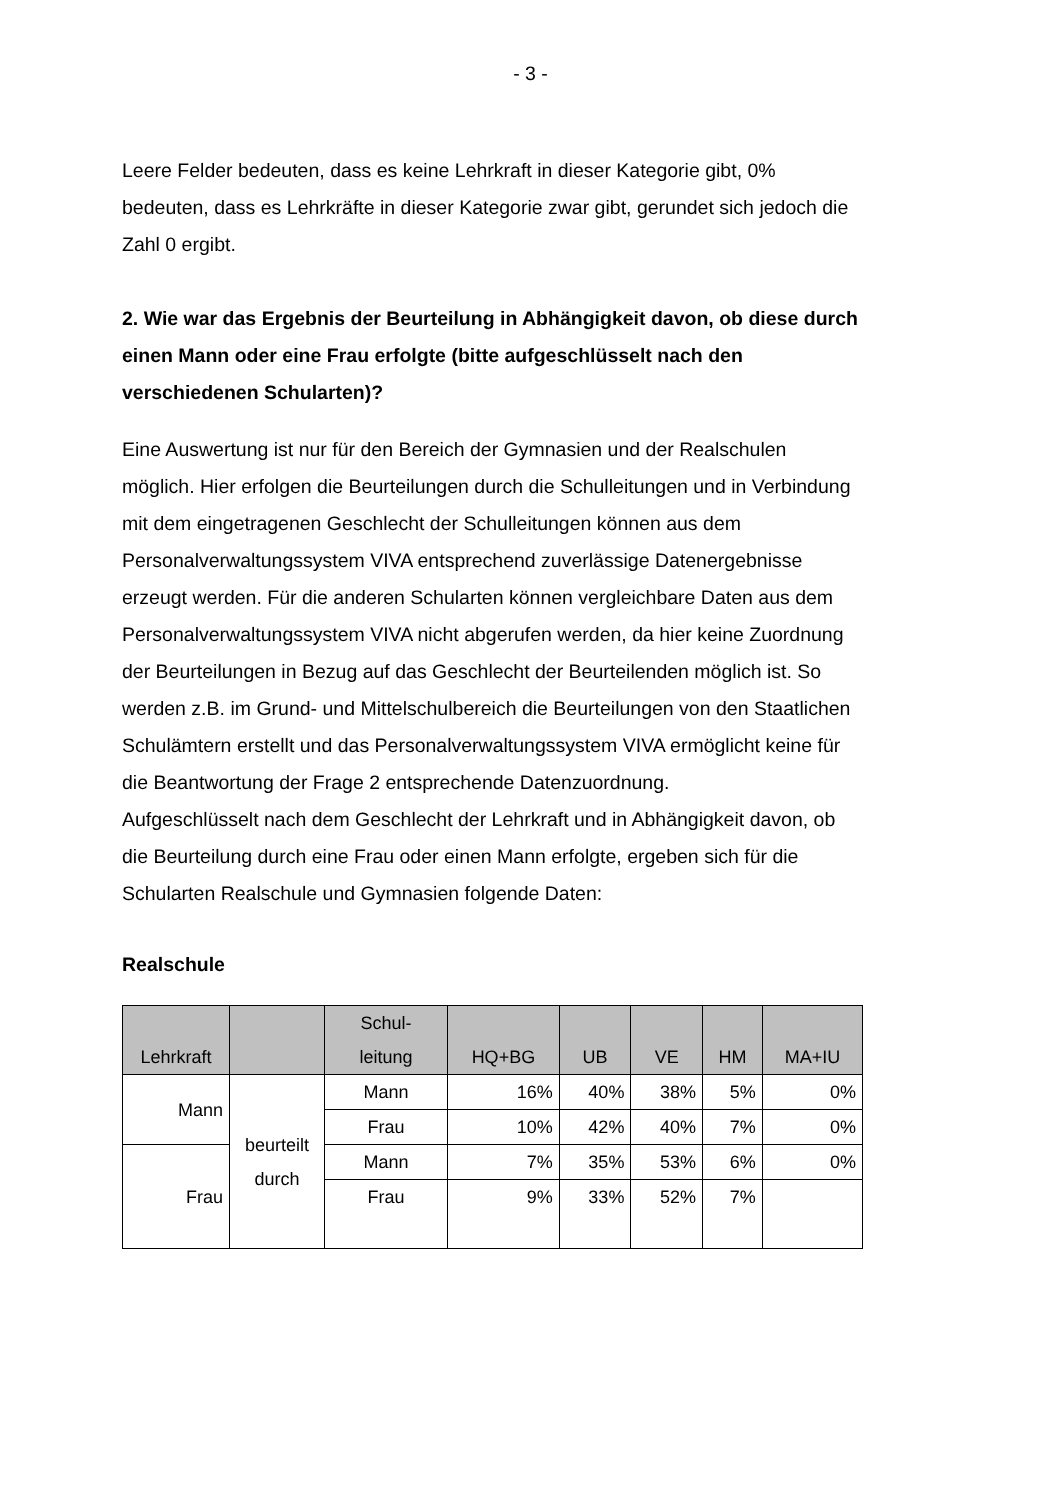- 3 -
Leere Felder bedeuten, dass es keine Lehrkraft in dieser Kategorie gibt, 0% bedeuten, dass es Lehrkräfte in dieser Kategorie zwar gibt, gerundet sich jedoch die Zahl 0 ergibt.
2. Wie war das Ergebnis der Beurteilung in Abhängigkeit davon, ob diese durch einen Mann oder eine Frau erfolgte (bitte aufgeschlüsselt nach den verschiedenen Schularten)?
Eine Auswertung ist nur für den Bereich der Gymnasien und der Realschulen möglich. Hier erfolgen die Beurteilungen durch die Schulleitungen und in Verbindung mit dem eingetragenen Geschlecht der Schulleitungen können aus dem Personalverwaltungssystem VIVA entsprechend zuverlässige Datenergebnisse erzeugt werden. Für die anderen Schularten können vergleichbare Daten aus dem Personalverwaltungssystem VIVA nicht abgerufen werden, da hier keine Zuordnung der Beurteilungen in Bezug auf das Geschlecht der Beurteilenden möglich ist. So werden z.B. im Grund- und Mittelschulbereich die Beurteilungen von den Staatlichen Schulämtern erstellt und das Personalverwaltungssystem VIVA ermöglicht keine für die Beantwortung der Frage 2 entsprechende Datenzuordnung.
Aufgeschlüsselt nach dem Geschlecht der Lehrkraft und in Abhängigkeit davon, ob die Beurteilung durch eine Frau oder einen Mann erfolgte, ergeben sich für die Schularten Realschule und Gymnasien folgende Daten:
Realschule
| Lehrkraft | | Schul- leitung | HQ+BG | UB | VE | HM | MA+IU |
| --- | --- | --- | --- | --- | --- | --- | --- |
| Mann | beurteilt durch | Mann | 16% | 40% | 38% | 5% | 0% |
| | | Frau | 10% | 42% | 40% | 7% | 0% |
| Frau | | Mann | 7% | 35% | 53% | 6% | 0% |
| | | Frau | 9% | 33% | 52% | 7% | |